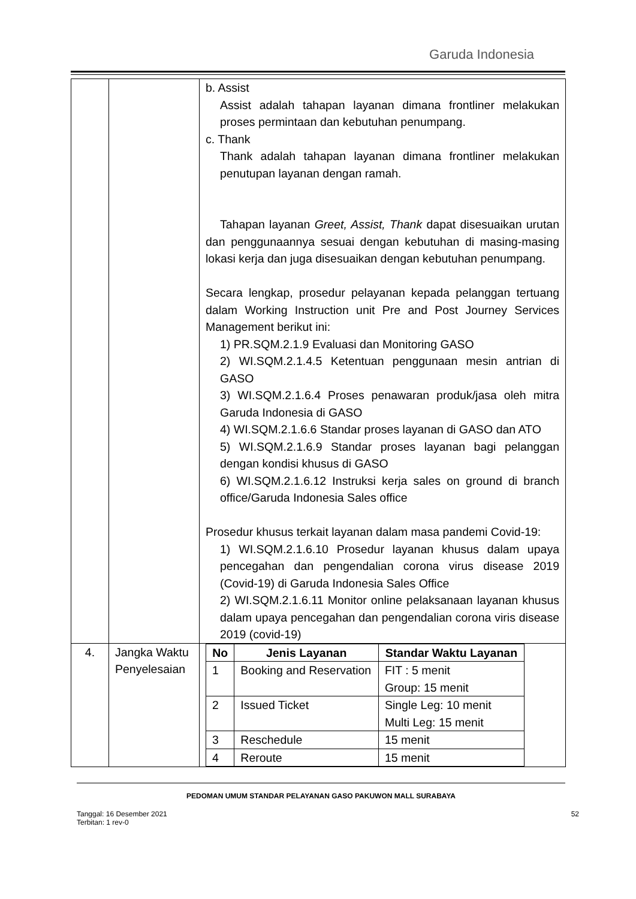Garuda Indonesia
| | | b. Assist Assist adalah tahapan layanan dimana frontliner melakukan proses permintaan dan kebutuhan penumpang. c. Thank Thank adalah tahapan layanan dimana frontliner melakukan penutupan layanan dengan ramah. Tahapan layanan Greet, Assist, Thank dapat disesuaikan urutan dan penggunaannya sesuai dengan kebutuhan di masing-masing lokasi kerja dan juga disesuaikan dengan kebutuhan penumpang. Secara lengkap, prosedur pelayanan kepada pelanggan tertuang dalam Working Instruction unit Pre and Post Journey Services Management berikut ini: 1) PR.SQM.2.1.9 Evaluasi dan Monitoring GASO 2) WI.SQM.2.1.4.5 Ketentuan penggunaan mesin antrian di GASO 3) WI.SQM.2.1.6.4 Proses penawaran produk/jasa oleh mitra Garuda Indonesia di GASO 4) WI.SQM.2.1.6.6 Standar proses layanan di GASO dan ATO 5) WI.SQM.2.1.6.9 Standar proses layanan bagi pelanggan dengan kondisi khusus di GASO 6) WI.SQM.2.1.6.12 Instruksi kerja sales on ground di branch office/Garuda Indonesia Sales office Prosedur khusus terkait layanan dalam masa pandemi Covid-19: 1) WI.SQM.2.1.6.10 Prosedur layanan khusus dalam upaya pencegahan dan pengendalian corona virus disease 2019 (Covid-19) di Garuda Indonesia Sales Office 2) WI.SQM.2.1.6.11 Monitor online pelaksanaan layanan khusus dalam upaya pencegahan dan pengendalian corona viris disease 2019 (covid-19) |
| 4. | Jangka Waktu Penyelesaian | / No / Jenis Layanan / Standar Waktu Layanan / / --- / --- / --- / / 1 / Booking and Reservation / FIT : 5 menit Group: 15 menit / / 2 / Issued Ticket / Single Leg: 10 menit Multi Leg: 15 menit / / 3 / Reschedule / 15 menit / / 4 / Reroute / 15 menit / |
PEDOMAN UMUM STANDAR PELAYANAN GASO PAKUWON MALL SURABAYA
Tanggal: 16 Desember 2021
Terbitan: 1 rev-0
52